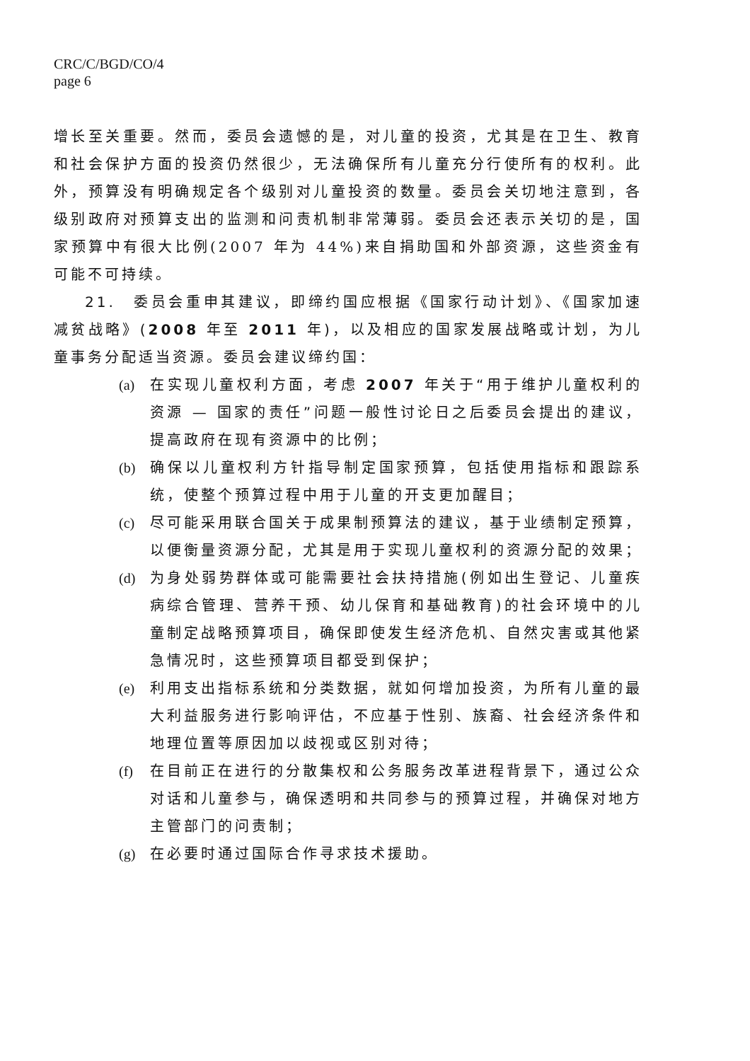CRC/C/BGD/CO/4
page 6
增长至关重要。然而，委员会遗憾的是，对儿童的投资，尤其是在卫生、教育和社会保护方面的投资仍然很少，无法确保所有儿童充分行使所有的权利。此外，预算没有明确规定各个级别对儿童投资的数量。委员会关切地注意到，各级别政府对预算支出的监测和问责机制非常薄弱。委员会还表示关切的是，国家预算中有很大比例(2007 年为 44%)来自捐助国和外部资源，这些资金有可能不可持续。
21.　委员会重申其建议，即缔约国应根据《国家行动计划》、《国家加速减贫战略》(2008 年至 2011 年)，以及相应的国家发展战略或计划，为儿童事务分配适当资源。委员会建议缔约国：
(a) 在实现儿童权利方面，考虑 2007 年关于“用于维护儿童权利的资源 — 国家的责任”问题一般性讨论日之后委员会提出的建议，提高政府在现有资源中的比例；
(b) 确保以儿童权利方针指导制定国家预算，包括使用指标和跟踪系统，使整个预算过程中用于儿童的开支更加醒目；
(c) 尽可能采用联合国关于成果制预算法的建议，基于业绩制定预算，以便衡量资源分配，尤其是用于实现儿童权利的资源分配的效果；
(d) 为身处弱势群体或可能需要社会扶持措施(例如出生登记、儿童疾病综合管理、营养干预、幼儿保育和基础教育)的社会环境中的儿童制定战略预算项目，确保即使发生经济危机、自然灾害或其他紧急情况时，这些预算项目都受到保护；
(e) 利用支出指标系统和分类数据，就如何增加投资，为所有儿童的最大利益服务进行影响评估，不应基于性别、族裔、社会经济条件和地理位置等原因加以歧视或区别对待；
(f) 在目前正在进行的分散集权和公务服务改革进程背景下，通过公众对话和儿童参与，确保透明和共同参与的预算过程，并确保对地方主管部门的问责制；
(g) 在必要时通过国际合作寻求技术援助。